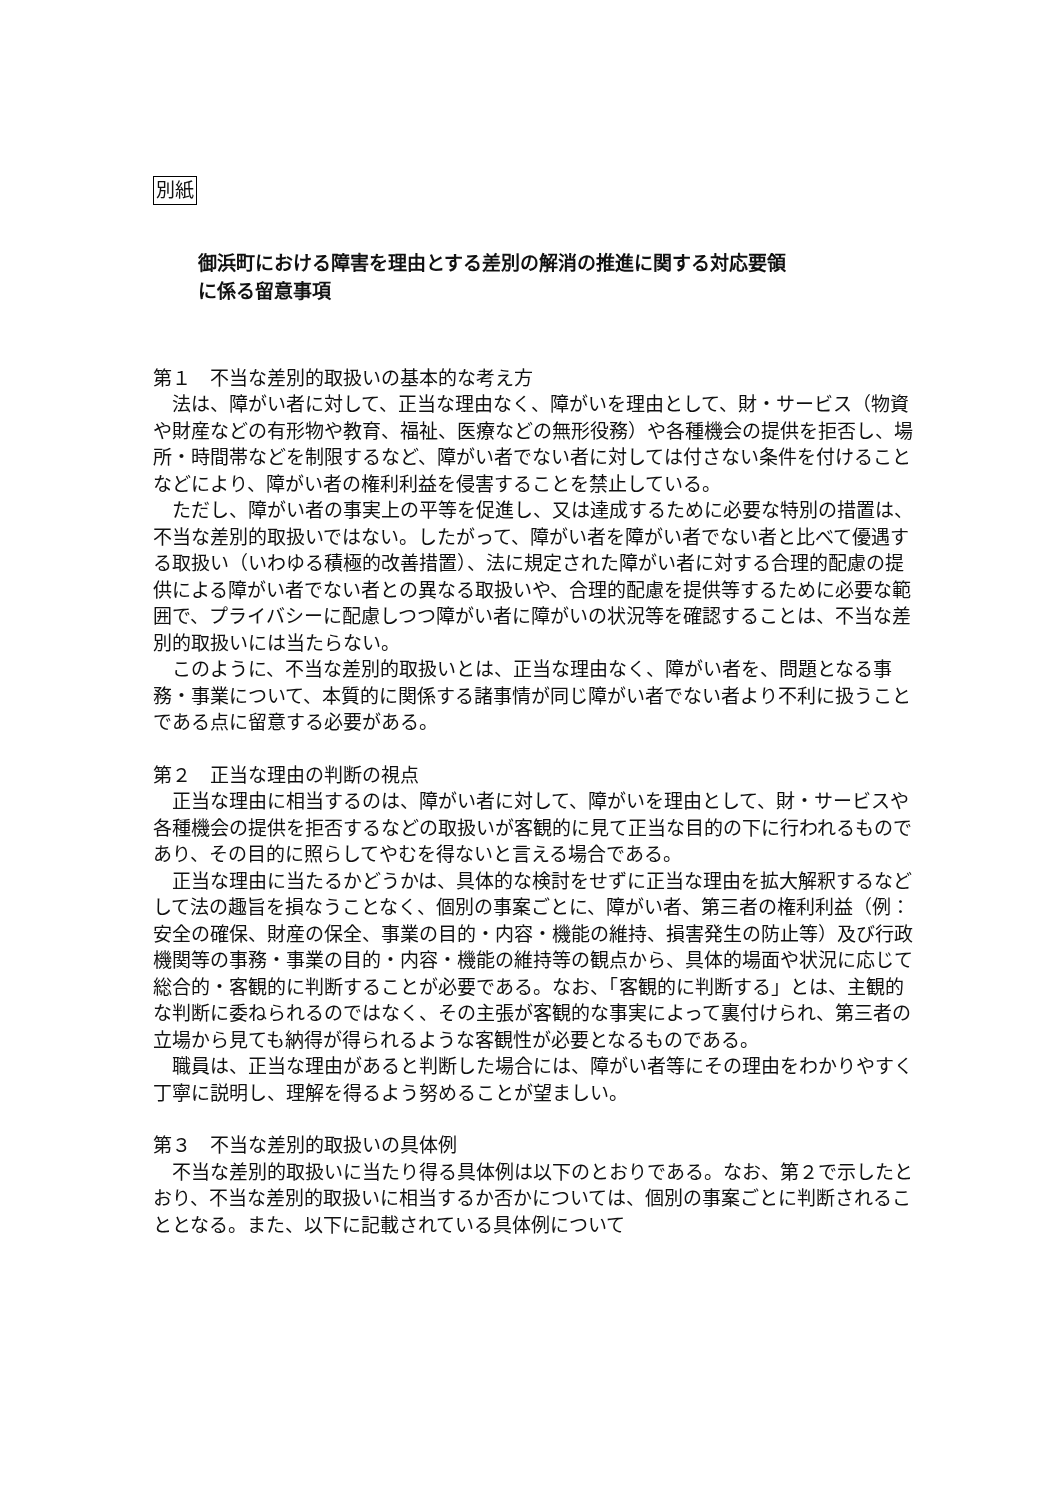別紙
御浜町における障害を理由とする差別の解消の推進に関する対応要領
に係る留意事項
第１　不当な差別的取扱いの基本的な考え方
法は、障がい者に対して、正当な理由なく、障がいを理由として、財・サービス（物資や財産などの有形物や教育、福祉、医療などの無形役務）や各種機会の提供を拒否し、場所・時間帯などを制限するなど、障がい者でない者に対しては付さない条件を付けることなどにより、障がい者の権利利益を侵害することを禁止している。
ただし、障がい者の事実上の平等を促進し、又は達成するために必要な特別の措置は、不当な差別的取扱いではない。したがって、障がい者を障がい者でない者と比べて優遇する取扱い（いわゆる積極的改善措置）、法に規定された障がい者に対する合理的配慮の提供による障がい者でない者との異なる取扱いや、合理的配慮を提供等するために必要な範囲で、プライバシーに配慮しつつ障がい者に障がいの状況等を確認することは、不当な差別的取扱いには当たらない。
このように、不当な差別的取扱いとは、正当な理由なく、障がい者を、問題となる事務・事業について、本質的に関係する諸事情が同じ障がい者でない者より不利に扱うことである点に留意する必要がある。
第２　正当な理由の判断の視点
正当な理由に相当するのは、障がい者に対して、障がいを理由として、財・サービスや各種機会の提供を拒否するなどの取扱いが客観的に見て正当な目的の下に行われるものであり、その目的に照らしてやむを得ないと言える場合である。
正当な理由に当たるかどうかは、具体的な検討をせずに正当な理由を拡大解釈するなどして法の趣旨を損なうことなく、個別の事案ごとに、障がい者、第三者の権利利益（例：安全の確保、財産の保全、事業の目的・内容・機能の維持、損害発生の防止等）及び行政機関等の事務・事業の目的・内容・機能の維持等の観点から、具体的場面や状況に応じて総合的・客観的に判断することが必要である。なお、「客観的に判断する」とは、主観的な判断に委ねられるのではなく、その主張が客観的な事実によって裏付けられ、第三者の立場から見ても納得が得られるような客観性が必要となるものである。
職員は、正当な理由があると判断した場合には、障がい者等にその理由をわかりやすく丁寧に説明し、理解を得るよう努めることが望ましい。
第３　不当な差別的取扱いの具体例
不当な差別的取扱いに当たり得る具体例は以下のとおりである。なお、第２で示したとおり、不当な差別的取扱いに相当するか否かについては、個別の事案ごとに判断されることとなる。また、以下に記載されている具体例について